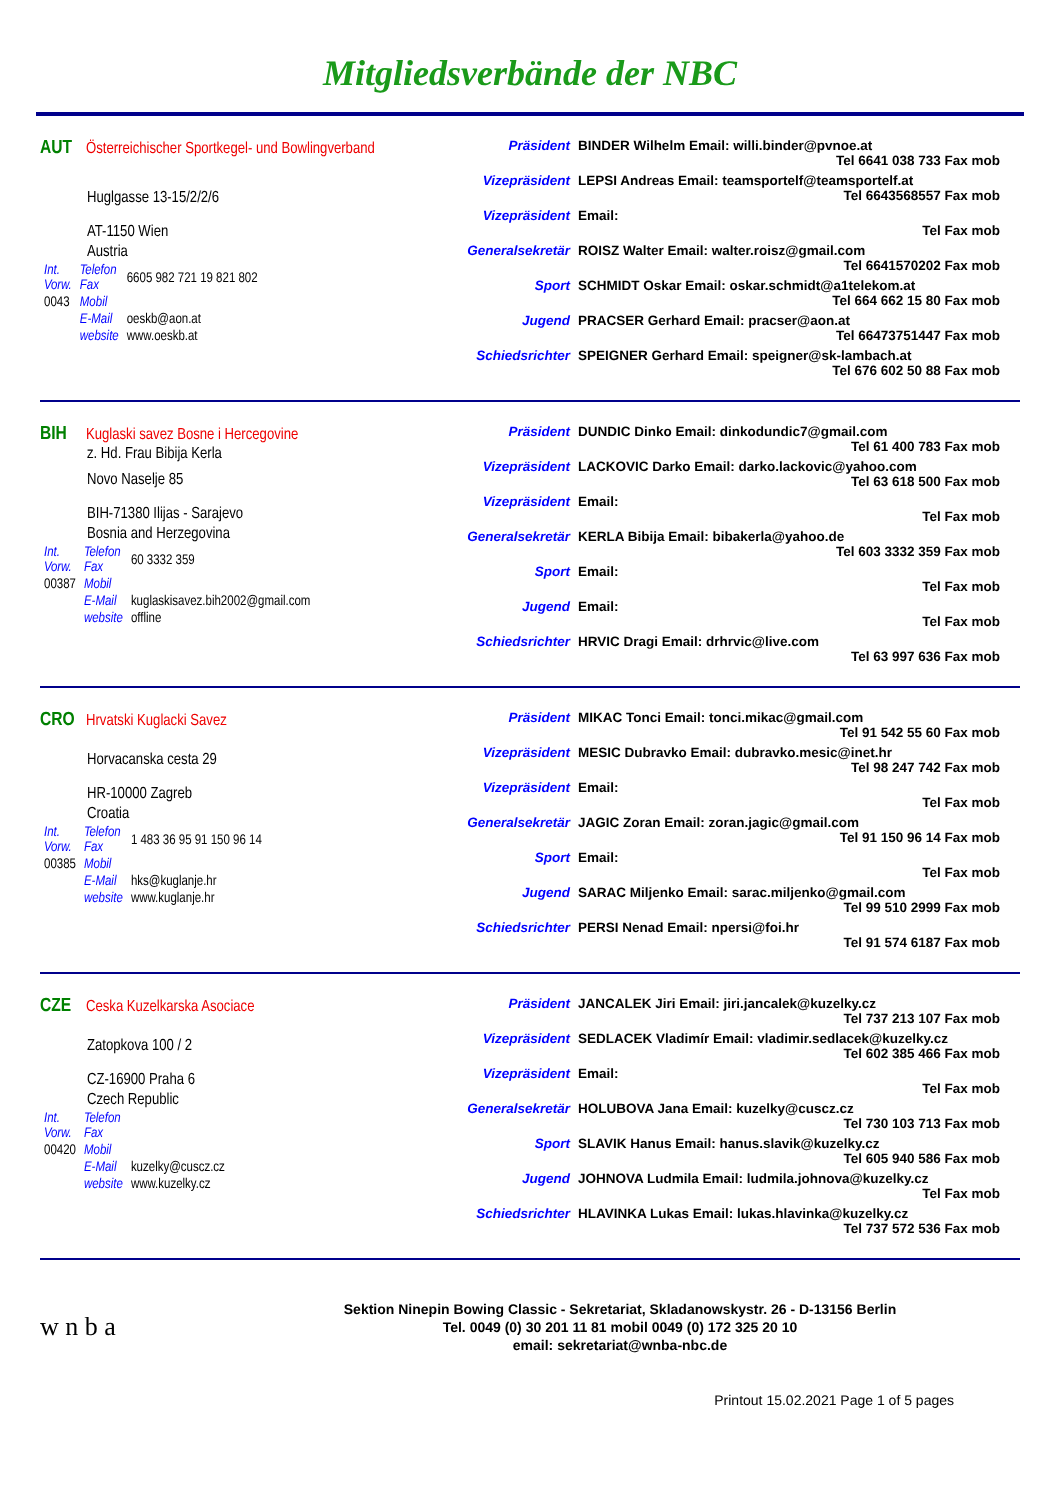Mitgliedsverbände der NBC
AUT Österreichischer Sportkegel- und Bowlingverband
Huglgasse 13-15/2/2/6
AT-1150 Wien
Austria
| Int. Vorw. | Telefon Fax | 6605 982 721 19 821 802 |
| 0043 | Mobil | |
| | E-Mail | oeskb@aon.at |
| | website | www.oeskb.at |
Präsident BINDER Wilhelm Email: willi.binder@pvnoe.at
Tel 6641 038 733 Fax mob
Vizepräsident LEPSI Andreas Email: teamsportelf@teamsportelf.at
Tel 6643568557 Fax mob
Vizepräsident Email:
Tel Fax mob
Generalsekretär
ROISZ Walter Email: walter.roisz@gmail.com
Tel 6641570202 Fax mob
Sport SCHMIDT Oskar Email: oskar.schmidt@a1telekom.at
Tel 664 662 15 80 Fax mob
Jugend PRACSER Gerhard Email: pracser@aon.at
Tel 66473751447 Fax mob
Schiedsrichter SPEIGNER Gerhard Email: speigner@sk-lambach.at
Tel 676 602 50 88 Fax mob
BIH Kuglaski savez Bosne i Hercegovine
z. Hd. Frau Bibija Kerla
Novo Naselje 85
BIH-71380 Ilijas - Sarajevo
Bosnia and Herzegovina
| Int. Vorw. | Telefon Fax | 60 3332 359 |
| 00387 | Mobil | |
| | E-Mail | kuglaskisavez.bih2002@gmail.com |
| | website | offline |
Präsident DUNDIC Dinko Email: dinkodundic7@gmail.com
Tel 61 400 783 Fax mob
Vizepräsident LACKOVIC Darko Email: darko.lackovic@yahoo.com
Tel 63 618 500 Fax mob
Vizepräsident Email:
Tel Fax mob
Generalsekretär
KERLA Bibija Email: bibakerla@yahoo.de
Tel 603 3332 359 Fax mob
Sport Email:
Tel Fax mob
Jugend Email:
Tel Fax mob
Schiedsrichter HRVIC Dragi Email: drhrvic@live.com
Tel 63 997 636 Fax mob
CRO Hrvatski Kuglacki Savez
Horvacanska cesta 29
HR-10000 Zagreb
Croatia
| Int. Vorw. | Telefon Fax | 1 483 36 95 91 150 96 14 |
| 00385 | Mobil | |
| | E-Mail | hks@kuglanje.hr |
| | website | www.kuglanje.hr |
Präsident MIKAC Tonci Email: tonci.mikac@gmail.com
Tel 91 542 55 60 Fax mob
Vizepräsident MESIC Dubravko Email: dubravko.mesic@inet.hr
Tel 98 247 742 Fax mob
Vizepräsident Email:
Tel Fax mob
Generalsekretär
JAGIC Zoran Email: zoran.jagic@gmail.com
Tel 91 150 96 14 Fax mob
Sport Email:
Tel Fax mob
Jugend SARAC Miljenko Email: sarac.miljenko@gmail.com
Tel 99 510 2999 Fax mob
Schiedsrichter PERSI Nenad Email: npersi@foi.hr
Tel 91 574 6187 Fax mob
CZE Ceska Kuzelkarska Asociace
Zatopkova 100 / 2
CZ-16900 Praha 6
Czech Republic
| Int. Vorw. | Telefon Fax | |
| 00420 | Mobil | |
| | E-Mail | kuzelky@cuscz.cz |
| | website | www.kuzelky.cz |
Präsident JANCALEK Jiri Email: jiri.jancalek@kuzelky.cz
Tel 737 213 107 Fax mob
Vizepräsident SEDLACEK Vladimír Email: vladimir.sedlacek@kuzelky.cz
Tel 602 385 466 Fax mob
Vizepräsident Email:
Tel Fax mob
Generalsekretär
HOLUBOVA Jana Email: kuzelky@cuscz.cz
Tel 730 103 713 Fax mob
Sport SLAVIK Hanus Email: hanus.slavik@kuzelky.cz
Tel 605 940 586 Fax mob
Jugend JOHNOVA Ludmila Email: ludmila.johnova@kuzelky.cz
Tel Fax mob
Schiedsrichter HLAVINKA Lukas Email: lukas.hlavinka@kuzelky.cz
Tel 737 572 536 Fax mob
w n b a
Sektion Ninepin Bowing Classic - Sekretariat, Skladanowskystr. 26 - D-13156 Berlin
Tel. 0049 (0) 30 201 11 81 mobil 0049 (0) 172 325 20 10
email: sekretariat@wnba-nbc.de
Printout 15.02.2021 Page 1 of 5 pages